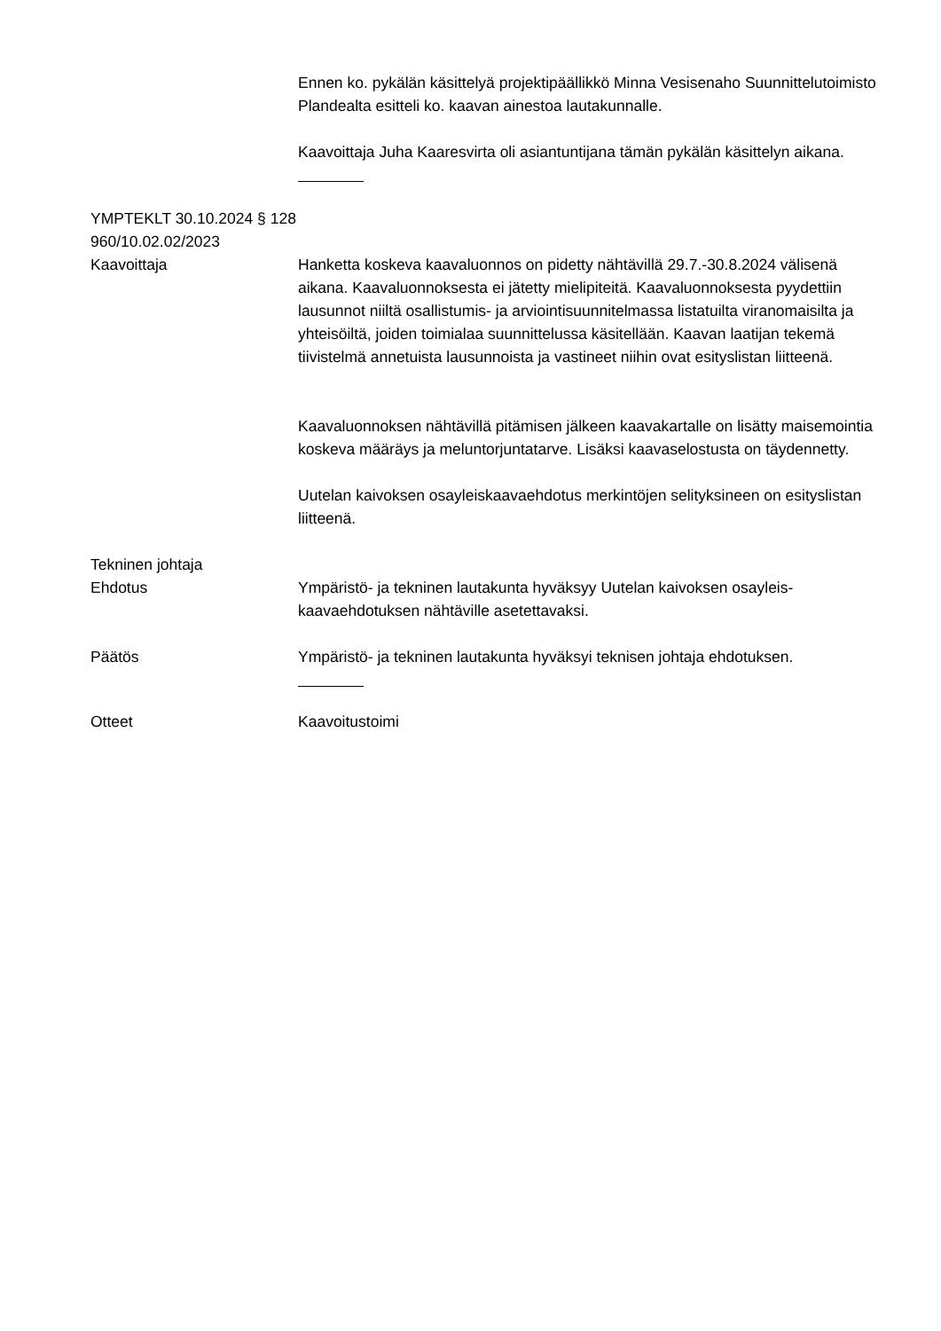Ennen ko. pykälän käsittelyä projektipäällikkö Minna Vesisenaho Suunnittelutoimisto Plandealta esitteli ko. kaavan ainestoa lautakunnalle.
Kaavoittaja Juha Kaaresvirta oli asiantuntijana tämän pykälän käsittelyn aikana.
YMPTEKLT 30.10.2024 § 128
960/10.02.02/2023
Kaavoittaja Hanketta koskeva kaavaluonnos on pidetty nähtävillä 29.7.-30.8.2024 välisenä aikana. Kaavaluonnoksesta ei jätetty mielipiteitä. Kaavaluonnoksesta pyydettiin lausunnot niiltä osallistumis- ja arviointisuunnitelmassa listatuilta viranomaisilta ja yhteisöiltä, joiden toimialaa suunnittelussa käsitellään. Kaavan laatijan tekemä tiivistelmä annetuista lausunnoista ja vastineet niihin ovat esityslistan liitteenä.
Kaavaluonnoksen nähtävillä pitämisen jälkeen kaavakartalle on lisätty maisemointia koskeva määräys ja meluntorjuntatarve. Lisäksi kaavaselostusta on täydennetty.
Uutelan kaivoksen osayleiskaavaehdotus merkintöjen selityksineen on esityslistan liitteenä.
Tekninen johtaja
Ehdotus
Ympäristö- ja tekninen lautakunta hyväksyy Uutelan kaivoksen osayleis-kaavaehdotuksen nähtäville asetettavaksi.
Päätös Ympäristö- ja tekninen lautakunta hyväksyi teknisen johtaja ehdotuksen.
Otteet Kaavoitustoimi